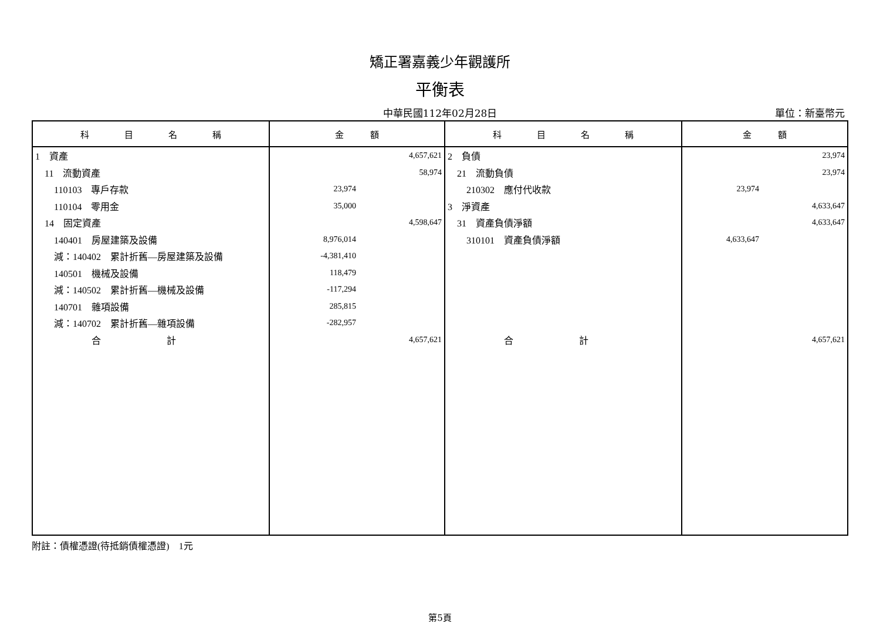矯正署嘉義少年觀護所
平衡表
中華民國112年02月28日
單位：新臺幣元
| 科 目 名 稱 | 金 額 | 科 目 名 稱 | 金 額 |
| --- | --- | --- | --- |
| 1 資產 | 4,657,621 | 2 負債 | 23,974 |
| 11 流動資產 | 58,974 | 21 流動負債 | 23,974 |
| 110103 專戶存款 | 23,974 | 210302 應付代收款 | 23,974 |
| 110104 零用金 | 35,000 | 3 淨資產 | 4,633,647 |
| 14 固定資產 | 4,598,647 | 31 資產負債淨額 | 4,633,647 |
| 140401 房屋建築及設備 | 8,976,014 | 310101 資產負債淨額 | 4,633,647 |
| 減：140402 累計折舊—房屋建築及設備 | -4,381,410 | | |
| 140501 機械及設備 | 118,479 | | |
| 減：140502 累計折舊—機械及設備 | -117,294 | | |
| 140701 雜項設備 | 285,815 | | |
| 減：140702 累計折舊—雜項設備 | -282,957 | | |
| 合 計 | 4,657,621 | 合 計 | 4,657,621 |
附註：債權憑證(待抵銷債權憑證)　1元
第5頁